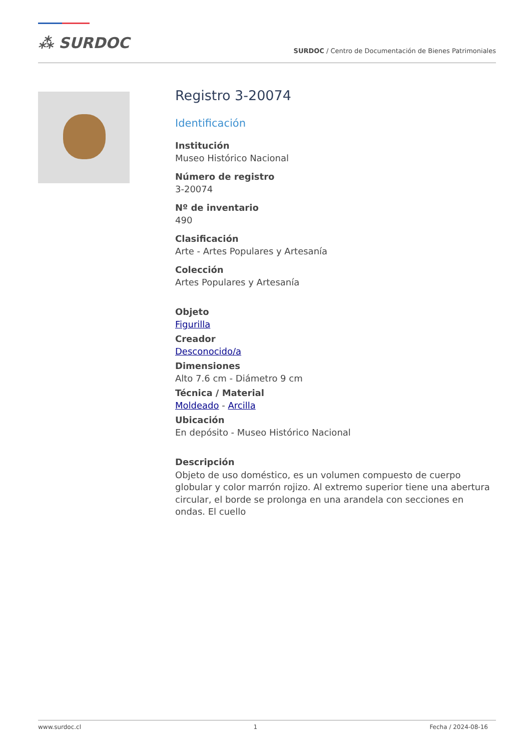⁂ SURDOC
SURDOC / Centro de Documentación de Bienes Patrimoniales
Registro 3-20074
Identificación
Institución
Museo Histórico Nacional
Número de registro
3-20074
Nº de inventario
490
Clasificación
Arte - Artes Populares y Artesanía
Colección
Artes Populares y Artesanía
Objeto
Figurilla
Creador
Desconocido/a
Dimensiones
Alto 7.6 cm - Diámetro 9 cm
Técnica / Material
Moldeado - Arcilla
Ubicación
En depósito - Museo Histórico Nacional
Descripción
Objeto de uso doméstico, es un volumen compuesto de cuerpo globular y color marrón rojizo. Al extremo superior tiene una abertura circular, el borde se prolonga en una arandela con secciones en ondas. El cuello
www.surdoc.cl 1 Fecha / 2024-08-16